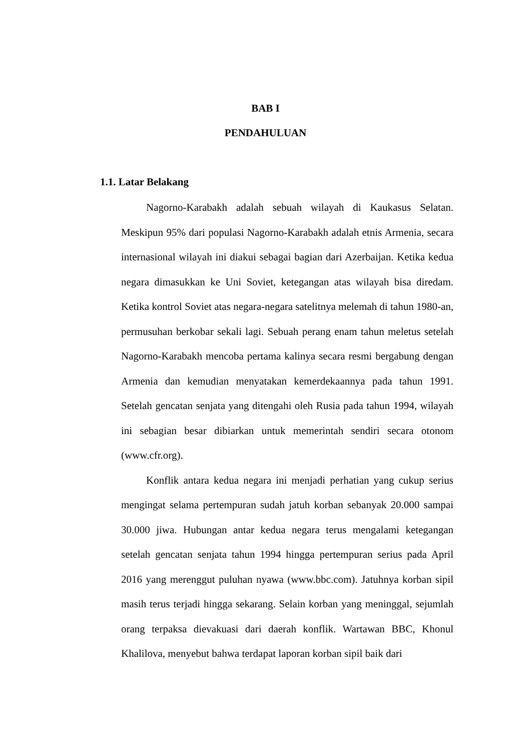BAB I
PENDAHULUAN
1.1. Latar Belakang
Nagorno-Karabakh adalah sebuah wilayah di Kaukasus Selatan. Meskipun 95% dari populasi Nagorno-Karabakh adalah etnis Armenia, secara internasional wilayah ini diakui sebagai bagian dari Azerbaijan. Ketika kedua negara dimasukkan ke Uni Soviet, ketegangan atas wilayah bisa diredam. Ketika kontrol Soviet atas negara-negara satelitnya melemah di tahun 1980-an, permusuhan berkobar sekali lagi. Sebuah perang enam tahun meletus setelah Nagorno-Karabakh mencoba pertama kalinya secara resmi bergabung dengan Armenia dan kemudian menyatakan kemerdekaannya pada tahun 1991. Setelah gencatan senjata yang ditengahi oleh Rusia pada tahun 1994, wilayah ini sebagian besar dibiarkan untuk memerintah sendiri secara otonom (www.cfr.org).
Konflik antara kedua negara ini menjadi perhatian yang cukup serius mengingat selama pertempuran sudah jatuh korban sebanyak 20.000 sampai 30.000 jiwa. Hubungan antar kedua negara terus mengalami ketegangan setelah gencatan senjata tahun 1994 hingga pertempuran serius pada April 2016 yang merenggut puluhan nyawa (www.bbc.com). Jatuhnya korban sipil masih terus terjadi hingga sekarang. Selain korban yang meninggal, sejumlah orang terpaksa dievakuasi dari daerah konflik. Wartawan BBC, Khonul Khalilova, menyebut bahwa terdapat laporan korban sipil baik dari